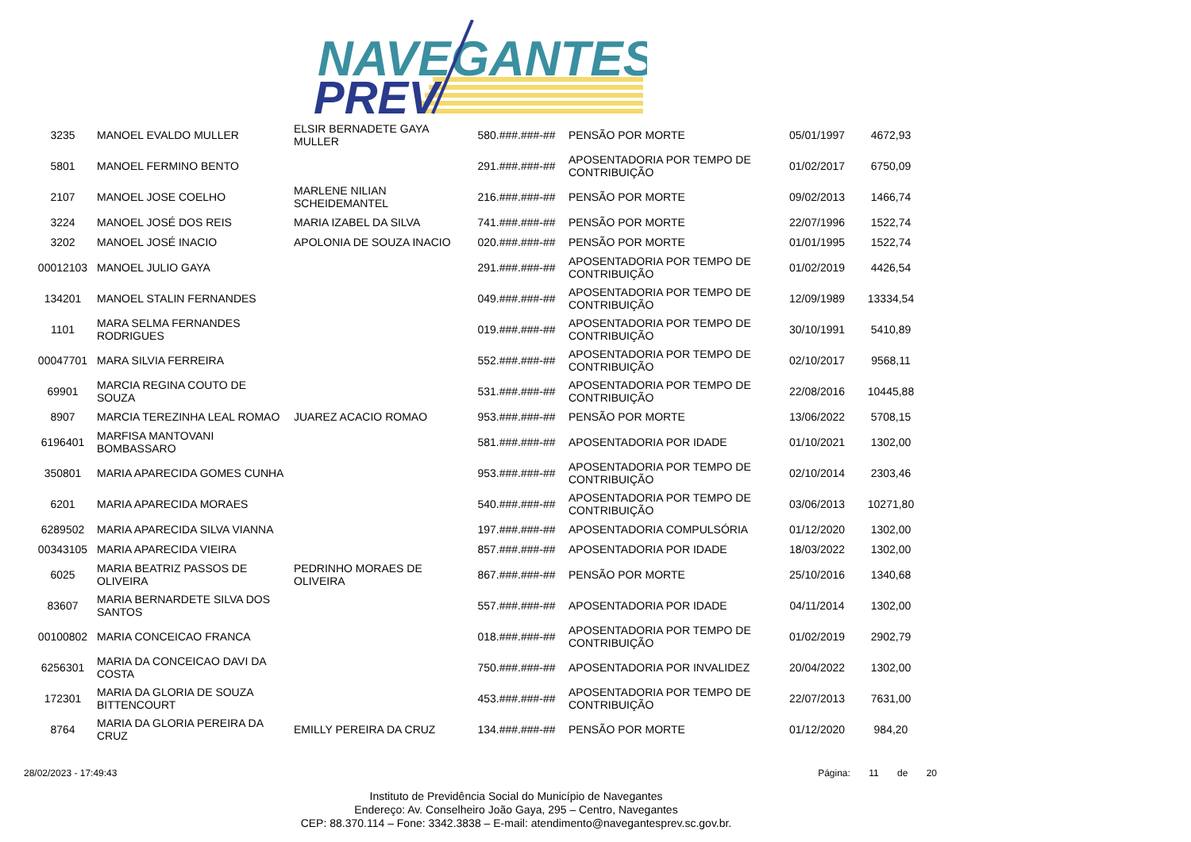NAVEGANTES
PREV
| 3235 | MANOEL EVALDO MULLER | ELSIR BERNADETE GAYA MULLER | 580.###.###-## | PENSÃO POR MORTE | 05/01/1997 | 4672,93 |
| 5801 | MANOEL FERMINO BENTO | | 291.###.###-## | APOSENTADORIA POR TEMPO DE CONTRIBUIÇÃO | 01/02/2017 | 6750,09 |
| 2107 | MANOEL JOSE COELHO | MARLENE NILIAN SCHEIDEMANTEL | 216.###.###-## | PENSÃO POR MORTE | 09/02/2013 | 1466,74 |
| 3224 | MANOEL JOSÉ DOS REIS | MARIA IZABEL DA SILVA | 741.###.###-## | PENSÃO POR MORTE | 22/07/1996 | 1522,74 |
| 3202 | MANOEL JOSÉ INACIO | APOLONIA DE SOUZA INACIO | 020.###.###-## | PENSÃO POR MORTE | 01/01/1995 | 1522,74 |
| 00012103 | MANOEL JULIO GAYA | | 291.###.###-## | APOSENTADORIA POR TEMPO DE CONTRIBUIÇÃO | 01/02/2019 | 4426,54 |
| 134201 | MANOEL STALIN FERNANDES | | 049.###.###-## | APOSENTADORIA POR TEMPO DE CONTRIBUIÇÃO | 12/09/1989 | 13334,54 |
| 1101 | MARA SELMA FERNANDES RODRIGUES | | 019.###.###-## | APOSENTADORIA POR TEMPO DE CONTRIBUIÇÃO | 30/10/1991 | 5410,89 |
| 00047701 | MARA SILVIA FERREIRA | | 552.###.###-## | APOSENTADORIA POR TEMPO DE CONTRIBUIÇÃO | 02/10/2017 | 9568,11 |
| 69901 | MARCIA REGINA COUTO DE SOUZA | | 531.###.###-## | APOSENTADORIA POR TEMPO DE CONTRIBUIÇÃO | 22/08/2016 | 10445,88 |
| 8907 | MARCIA TEREZINHA LEAL ROMAO | JUAREZ ACACIO ROMAO | 953.###.###-## | PENSÃO POR MORTE | 13/06/2022 | 5708,15 |
| 6196401 | MARFISA MANTOVANI BOMBASSARO | | 581.###.###-## | APOSENTADORIA POR IDADE | 01/10/2021 | 1302,00 |
| 350801 | MARIA APARECIDA GOMES CUNHA | | 953.###.###-## | APOSENTADORIA POR TEMPO DE CONTRIBUIÇÃO | 02/10/2014 | 2303,46 |
| 6201 | MARIA APARECIDA MORAES | | 540.###.###-## | APOSENTADORIA POR TEMPO DE CONTRIBUIÇÃO | 03/06/2013 | 10271,80 |
| 6289502 | MARIA APARECIDA SILVA VIANNA | | 197.###.###-## | APOSENTADORIA COMPULSÓRIA | 01/12/2020 | 1302,00 |
| 00343105 | MARIA APARECIDA VIEIRA | | 857.###.###-## | APOSENTADORIA POR IDADE | 18/03/2022 | 1302,00 |
| 6025 | MARIA BEATRIZ PASSOS DE OLIVEIRA | PEDRINHO MORAES DE OLIVEIRA | 867.###.###-## | PENSÃO POR MORTE | 25/10/2016 | 1340,68 |
| 83607 | MARIA BERNARDETE SILVA DOS SANTOS | | 557.###.###-## | APOSENTADORIA POR IDADE | 04/11/2014 | 1302,00 |
| 00100802 | MARIA CONCEICAO FRANCA | | 018.###.###-## | APOSENTADORIA POR TEMPO DE CONTRIBUIÇÃO | 01/02/2019 | 2902,79 |
| 6256301 | MARIA DA CONCEICAO DAVI DA COSTA | | 750.###.###-## | APOSENTADORIA POR INVALIDEZ | 20/04/2022 | 1302,00 |
| 172301 | MARIA DA GLORIA DE SOUZA BITTENCOURT | | 453.###.###-## | APOSENTADORIA POR TEMPO DE CONTRIBUIÇÃO | 22/07/2013 | 7631,00 |
| 8764 | MARIA DA GLORIA PEREIRA DA CRUZ | EMILLY PEREIRA DA CRUZ | 134.###.###-## | PENSÃO POR MORTE | 01/12/2020 | 984,20 |
28/02/2023 - 17:49:43 Página: 11 de 20
Instituto de Previdência Social do Município de Navegantes
Endereço: Av. Conselheiro João Gaya, 295 – Centro, Navegantes
CEP: 88.370.114 – Fone: 3342.3838 – E-mail: atendimento@navegantesprev.sc.gov.br.